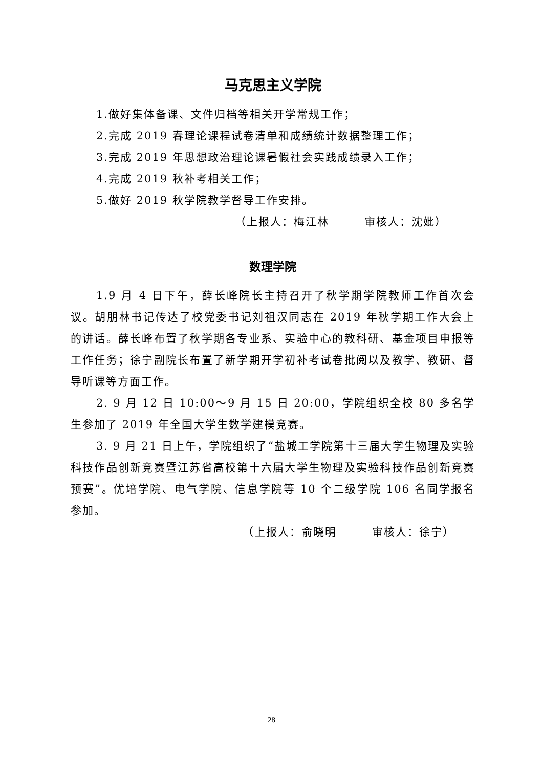马克思主义学院
1.做好集体备课、文件归档等相关开学常规工作；
2.完成 2019 春理论课程试卷清单和成绩统计数据整理工作；
3.完成 2019 年思想政治理论课暑假社会实践成绩录入工作；
4.完成 2019 秋补考相关工作；
5.做好 2019 秋学院教学督导工作安排。
（上报人：梅江林　　　审核人：沈妣）
数理学院
1.9 月 4 日下午，薛长峰院长主持召开了秋学期学院教师工作首次会议。胡朋林书记传达了校党委书记刘祖汉同志在 2019 年秋学期工作大会上的讲话。薛长峰布置了秋学期各专业系、实验中心的教科研、基金项目申报等工作任务；徐宁副院长布置了新学期开学初补考试卷批阅以及教学、教研、督导听课等方面工作。
2. 9 月 12 日 10:00～9 月 15 日 20:00，学院组织全校 80 多名学生参加了 2019 年全国大学生数学建模竞赛。
3. 9 月 21 日上午，学院组织了“盐城工学院第十三届大学生物理及实验科技作品创新竞赛暨江苏省高校第十六届大学生物理及实验科技作品创新竞赛预赛”。优培学院、电气学院、信息学院等 10 个二级学院 106 名同学报名参加。
（上报人：俞晓明　　　审核人：徐宁）
28